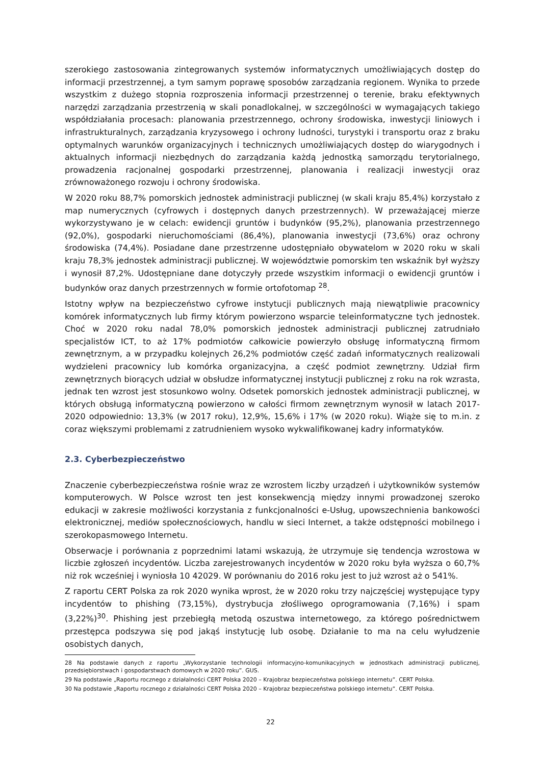szerokiego zastosowania zintegrowanych systemów informatycznych umożliwiających dostęp do informacji przestrzennej, a tym samym poprawę sposobów zarządzania regionem. Wynika to przede wszystkim z dużego stopnia rozproszenia informacji przestrzennej o terenie, braku efektywnych narzędzi zarządzania przestrzenią w skali ponadlokalnej, w szczególności w wymagających takiego współdziałania procesach: planowania przestrzennego, ochrony środowiska, inwestycji liniowych i infrastrukturalnych, zarządzania kryzysowego i ochrony ludności, turystyki i transportu oraz z braku optymalnych warunków organizacyjnych i technicznych umożliwiających dostęp do wiarygodnych i aktualnych informacji niezbędnych do zarządzania każdą jednostką samorządu terytorialnego, prowadzenia racjonalnej gospodarki przestrzennej, planowania i realizacji inwestycji oraz zrównoważonego rozwoju i ochrony środowiska.
W 2020 roku 88,7% pomorskich jednostek administracji publicznej (w skali kraju 85,4%) korzystało z map numerycznych (cyfrowych i dostępnych danych przestrzennych). W przeważającej mierze wykorzystywano je w celach: ewidencji gruntów i budynków (95,2%), planowania przestrzennego (92,0%), gospodarki nieruchomościami (86,4%), planowania inwestycji (73,6%) oraz ochrony środowiska (74,4%). Posiadane dane przestrzenne udostępniało obywatelom w 2020 roku w skali kraju 78,3% jednostek administracji publicznej. W województwie pomorskim ten wskaźnik był wyższy i wynosił 87,2%. Udostępniane dane dotyczyły przede wszystkim informacji o ewidencji gruntów i budynków oraz danych przestrzennych w formie ortofotomap <sup>28</sup>.
Istotny wpływ na bezpieczeństwo cyfrowe instytucji publicznych mają niewątpliwie pracownicy komórek informatycznych lub firmy którym powierzono wsparcie teleinformatyczne tych jednostek. Choć w 2020 roku nadal 78,0% pomorskich jednostek administracji publicznej zatrudniało specjalistów ICT, to aż 17% podmiotów całkowicie powierzyło obsługę informatyczną firmom zewnętrznym, a w przypadku kolejnych 26,2% podmiotów część zadań informatycznych realizowali wydzieleni pracownicy lub komórka organizacyjna, a część podmiot zewnętrzny. Udział firm zewnętrznych biorących udział w obsłudze informatycznej instytucji publicznej z roku na rok wzrasta, jednak ten wzrost jest stosunkowo wolny. Odsetek pomorskich jednostek administracji publicznej, w których obsługą informatyczną powierzono w całości firmom zewnętrznym wynosił w latach 2017-2020 odpowiednio: 13,3% (w 2017 roku), 12,9%, 15,6% i 17% (w 2020 roku). Wiąże się to m.in. z coraz większymi problemami z zatrudnieniem wysoko wykwalifikowanej kadry informatyków.
2.3. Cyberbezpieczeństwo
Znaczenie cyberbezpieczeństwa rośnie wraz ze wzrostem liczby urządzeń i użytkowników systemów komputerowych. W Polsce wzrost ten jest konsekwencją między innymi prowadzonej szeroko edukacji w zakresie możliwości korzystania z funkcjonalności e-Usług, upowszechnienia bankowości elektronicznej, mediów społecznościowych, handlu w sieci Internet, a także odstępności mobilnego i szerokopasmowego Internetu.
Obserwacje i porównania z poprzednimi latami wskazują, że utrzymuje się tendencja wzrostowa w liczbie zgłoszeń incydentów. Liczba zarejestrowanych incydentów w 2020 roku była wyższa o 60,7% niż rok wcześniej i wyniosła 10 42029. W porównaniu do 2016 roku jest to już wzrost aż o 541%.
Z raportu CERT Polska za rok 2020 wynika wprost, że w 2020 roku trzy najczęściej występujące typy incydentów to phishing (73,15%), dystrybucja złośliwego oprogramowania (7,16%) i spam (3,22%)<sup>30</sup>. Phishing jest przebiegłą metodą oszustwa internetowego, za którego pośrednictwem przestępca podszywa się pod jakąś instytucję lub osobę. Działanie to ma na celu wyłudzenie osobistych danych,
28 Na podstawie danych z raportu „Wykorzystanie technologii informacyjno-komunikacyjnych w jednostkach administracji publicznej, przedsiębiorstwach i gospodarstwach domowych w 2020 roku”. GUS.
29 Na podstawie „Raportu rocznego z działalności CERT Polska 2020 – Krajobraz bezpieczeństwa polskiego internetu”. CERT Polska.
30 Na podstawie „Raportu rocznego z działalności CERT Polska 2020 – Krajobraz bezpieczeństwa polskiego internetu”. CERT Polska.
22